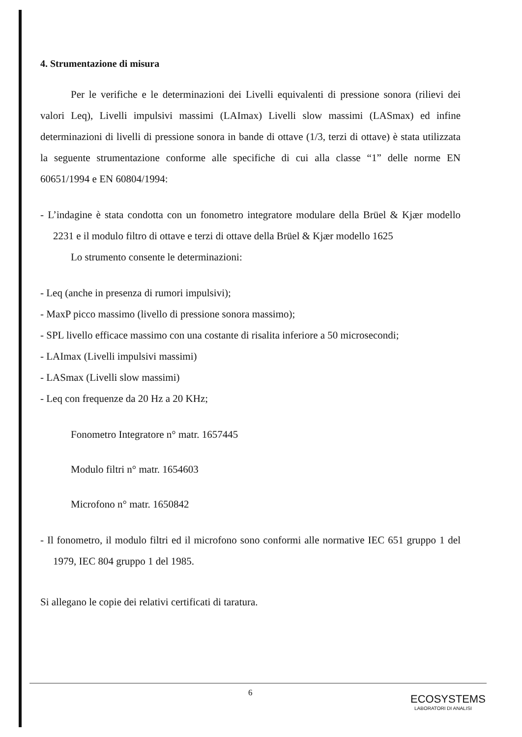4. Strumentazione di misura
Per le verifiche e le determinazioni dei Livelli equivalenti di pressione sonora (rilievi dei valori Leq), Livelli impulsivi massimi (LAImax) Livelli slow massimi (LASmax) ed infine determinazioni di livelli di pressione sonora in bande di ottave (1/3, terzi di ottave) è stata utilizzata la seguente strumentazione conforme alle specifiche di cui alla classe “1” delle norme EN 60651/1994 e EN 60804/1994:
- L’indagine è stata condotta con un fonometro integratore modulare della Brüel & Kjær modello 2231 e il modulo filtro di ottave e terzi di ottave della Brüel & Kjær modello 1625
Lo strumento consente le determinazioni:
- Leq (anche in presenza di rumori impulsivi);
- MaxP picco massimo (livello di pressione sonora massimo);
- SPL livello efficace massimo con una costante di risalita inferiore a 50 microsecondi;
- LAImax (Livelli impulsivi massimi)
- LASmax (Livelli slow massimi)
- Leq con frequenze da 20 Hz a 20 KHz;
Fonometro Integratore n° matr. 1657445
Modulo filtri n° matr. 1654603
Microfono n° matr. 1650842
- Il fonometro, il modulo filtri ed il microfono sono conformi alle normative IEC 651 gruppo 1 del 1979, IEC 804 gruppo 1 del 1985.
Si allegano le copie dei relativi certificati di taratura.
6
ECOSYSTEMS
LABORATORI DI ANALISI